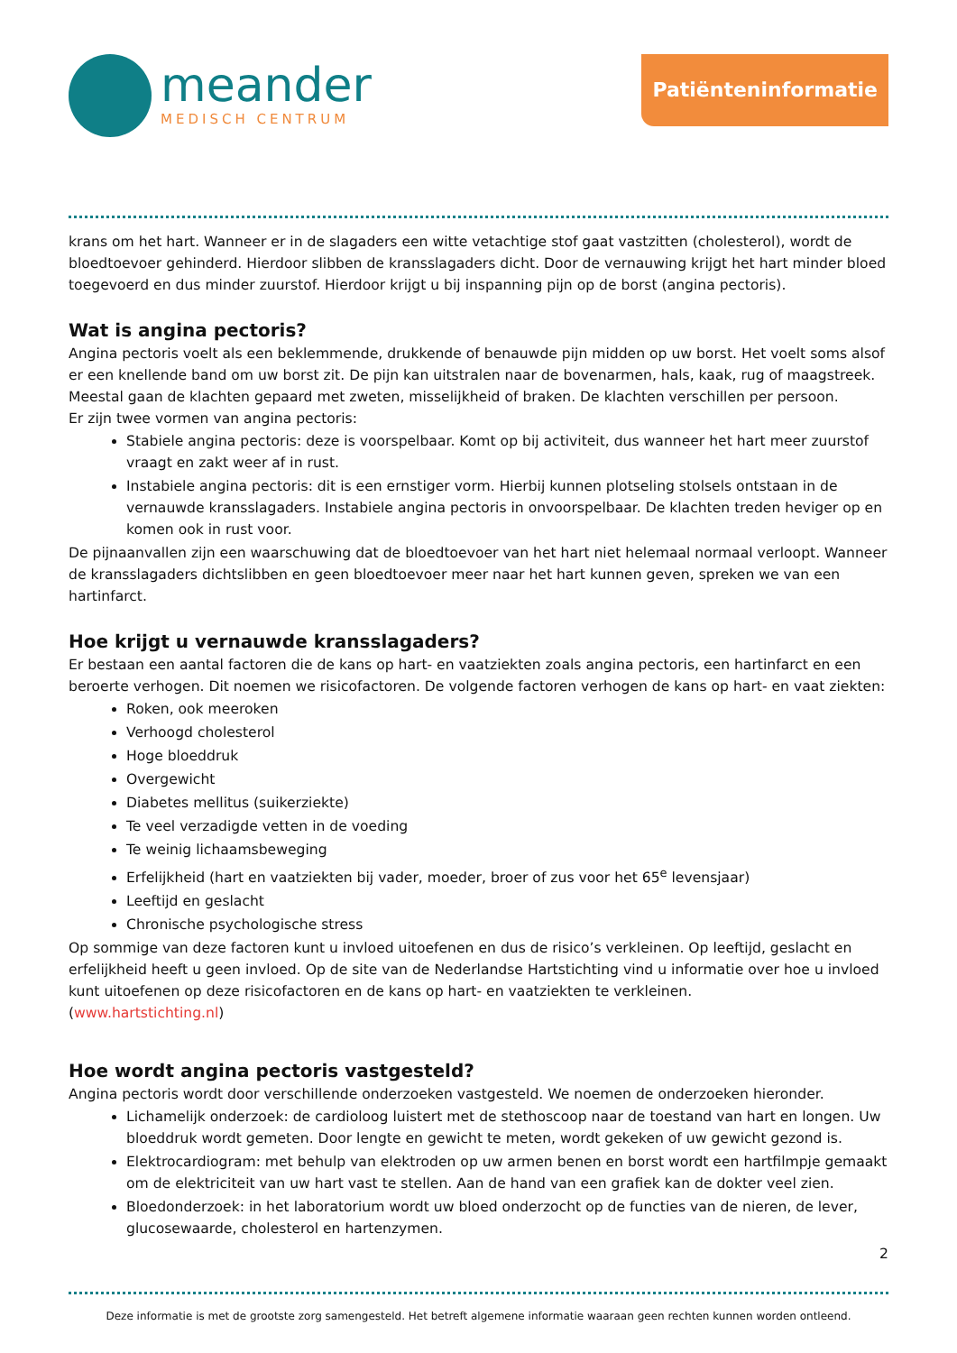meander
MEDISCH CENTRUM
Patiënteninformatie
krans om het hart. Wanneer er in de slagaders een witte vetachtige stof gaat vastzitten (cholesterol), wordt de bloedtoevoer gehinderd. Hierdoor slibben de kransslagaders dicht. Door de vernauwing krijgt het hart minder bloed toegevoerd en dus minder zuurstof. Hierdoor krijgt u bij inspanning pijn op de borst (angina pectoris).
Wat is angina pectoris?
Angina pectoris voelt als een beklemmende, drukkende of benauwde pijn midden op uw borst. Het voelt soms alsof er een knellende band om uw borst zit. De pijn kan uitstralen naar de bovenarmen, hals, kaak, rug of maagstreek. Meestal gaan de klachten gepaard met zweten, misselijkheid of braken. De klachten verschillen per persoon.
Er zijn twee vormen van angina pectoris:
Stabiele angina pectoris: deze is voorspelbaar. Komt op bij activiteit, dus wanneer het hart meer zuurstof vraagt en zakt weer af in rust.
Instabiele angina pectoris: dit is een ernstiger vorm. Hierbij kunnen plotseling stolsels ontstaan in de vernauwde kransslagaders. Instabiele angina pectoris in onvoorspelbaar. De klachten treden heviger op en komen ook in rust voor.
De pijnaanvallen zijn een waarschuwing dat de bloedtoevoer van het hart niet helemaal normaal verloopt. Wanneer de kransslagaders dichtslibben en geen bloedtoevoer meer naar het hart kunnen geven, spreken we van een hartinfarct.
Hoe krijgt u vernauwde kransslagaders?
Er bestaan een aantal factoren die de kans op hart- en vaatziekten zoals angina pectoris, een hartinfarct en een beroerte verhogen. Dit noemen we risicofactoren. De volgende factoren verhogen de kans op hart- en vaat ziekten:
Roken, ook meeroken
Verhoogd cholesterol
Hoge bloeddruk
Overgewicht
Diabetes mellitus (suikerziekte)
Te veel verzadigde vetten in de voeding
Te weinig lichaamsbeweging
Erfelijkheid (hart en vaatziekten bij vader, moeder, broer of zus voor het 65<sup>e</sup> levensjaar)
Leeftijd en geslacht
Chronische psychologische stress
Op sommige van deze factoren kunt u invloed uitoefenen en dus de risico’s verkleinen. Op leeftijd, geslacht en erfelijkheid heeft u geen invloed. Op de site van de Nederlandse Hartstichting vind u informatie over hoe u invloed kunt uitoefenen op deze risicofactoren en de kans op hart- en vaatziekten te verkleinen.
(www.hartstichting.nl)
Hoe wordt angina pectoris vastgesteld?
Angina pectoris wordt door verschillende onderzoeken vastgesteld. We noemen de onderzoeken hieronder.
Lichamelijk onderzoek: de cardioloog luistert met de stethoscoop naar de toestand van hart en longen. Uw bloeddruk wordt gemeten. Door lengte en gewicht te meten, wordt gekeken of uw gewicht gezond is.
Elektrocardiogram: met behulp van elektroden op uw armen benen en borst wordt een hartfilmpje gemaakt om de elektriciteit van uw hart vast te stellen. Aan de hand van een grafiek kan de dokter veel zien.
Bloedonderzoek: in het laboratorium wordt uw bloed onderzocht op de functies van de nieren, de lever, glucosewaarde, cholesterol en hartenzymen.
2
Deze informatie is met de grootste zorg samengesteld. Het betreft algemene informatie waaraan geen rechten kunnen worden ontleend.